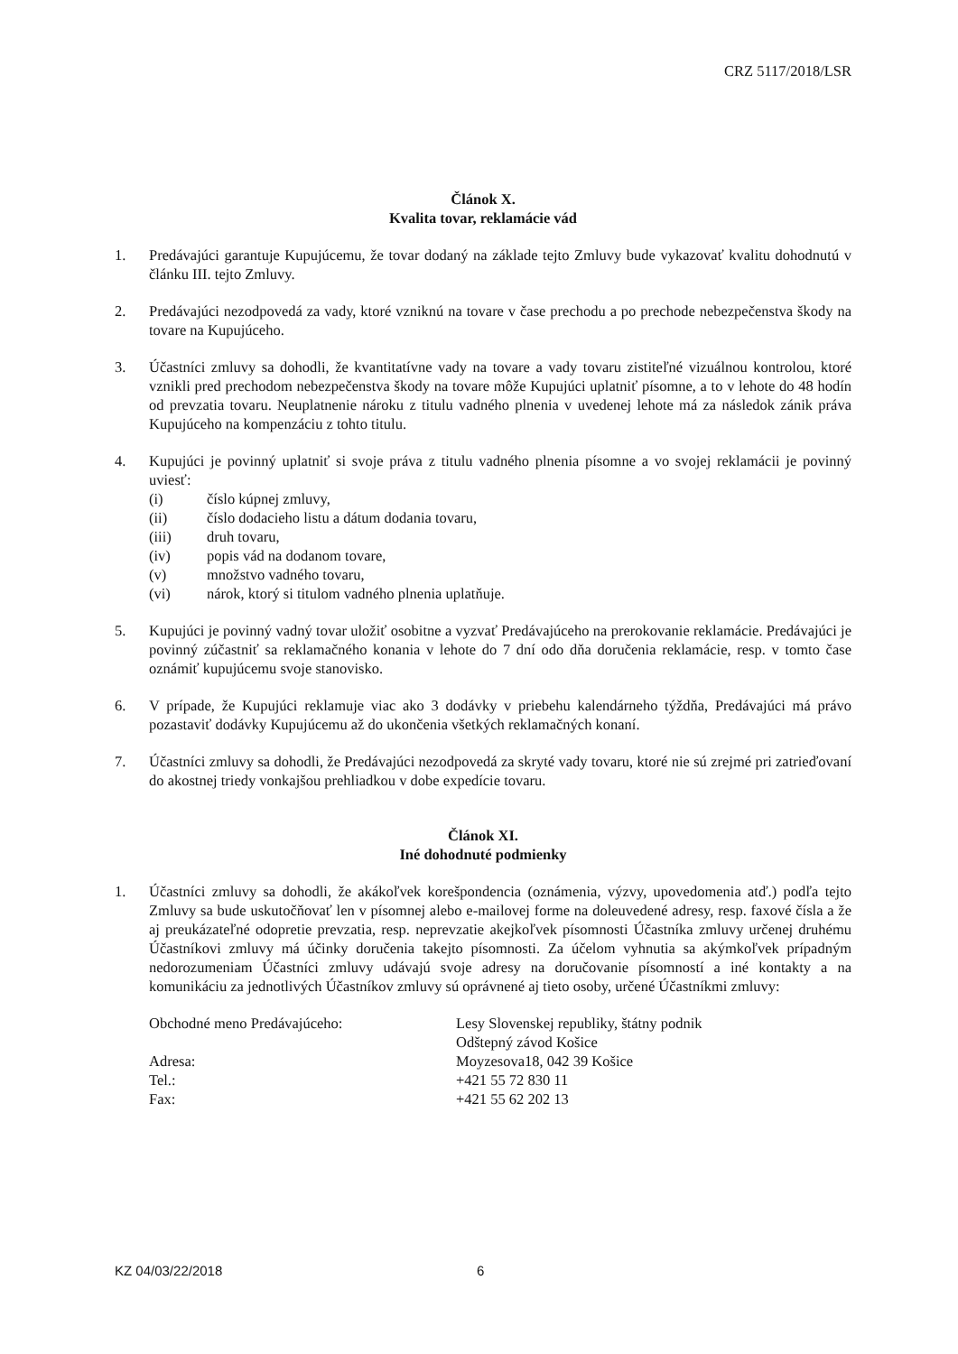CRZ 5117/2018/LSR
Článok X.
Kvalita tovar, reklamácie vád
1. Predávajúci garantuje Kupujúcemu, že tovar dodaný na základe tejto Zmluvy bude vykazovať kvalitu dohodnutú v článku III. tejto Zmluvy.
2. Predávajúci nezodpovedá za vady, ktoré vzniknú na tovare v čase prechodu a po prechode nebezpečenstva škody na tovare na Kupujúceho.
3. Účastníci zmluvy sa dohodli, že kvantitatívne vady na tovare a vady tovaru zistiteľné vizuálnou kontrolou, ktoré vznikli pred prechodom nebezpečenstva škody na tovare môže Kupujúci uplatniť písomne, a to v lehote do 48 hodín od prevzatia tovaru. Neuplatnenie nároku z titulu vadného plnenia v uvedenej lehote má za následok zánik práva Kupujúceho na kompenzáciu z tohto titulu.
4. Kupujúci je povinný uplatniť si svoje práva z titulu vadného plnenia písomne a vo svojej reklamácii je povinný uviesť:
(i) číslo kúpnej zmluvy,
(ii) číslo dodacieho listu a dátum dodania tovaru,
(iii) druh tovaru,
(iv) popis vád na dodanom tovare,
(v) množstvo vadného tovaru,
(vi) nárok, ktorý si titulom vadného plnenia uplatňuje.
5. Kupujúci je povinný vadný tovar uložiť osobitne a vyzvať Predávajúceho na prerokovanie reklamácie. Predávajúci je povinný zúčastniť sa reklamačného konania v lehote do 7 dní odo dňa doručenia reklamácie, resp. v tomto čase oznámiť kupujúcemu svoje stanovisko.
6. V prípade, že Kupujúci reklamuje viac ako 3 dodávky v priebehu kalendárneho týždňa, Predávajúci má právo pozastaviť dodávky Kupujúcemu až do ukončenia všetkých reklamačných konaní.
7. Účastníci zmluvy sa dohodli, že Predávajúci nezodpovedá za skryté vady tovaru, ktoré nie sú zrejmé pri zatrieďovaní do akostnej triedy vonkajšou prehliadkou v dobe expedície tovaru.
Článok XI.
Iné dohodnuté podmienky
1. Účastníci zmluvy sa dohodli, že akákoľvek korešpondencia (oznámenia, výzvy, upovedomenia atď.) podľa tejto Zmluvy sa bude uskutočňovať len v písomnej alebo e-mailovej forme na doleuvedené adresy, resp. faxové čísla a že aj preukázateľné odopretie prevzatia, resp. neprevzatie akejkoľvek písomnosti Účastníka zmluvy určenej druhému Účastníkovi zmluvy má účinky doručenia takejto písomnosti. Za účelom vyhnutia sa akýmkoľvek prípadným nedorozumeniam Účastníci zmluvy udávajú svoje adresy na doručovanie písomností a iné kontakty a na komunikáciu za jednotlivých Účastníkov zmluvy sú oprávnené aj tieto osoby, určené Účastníkmi zmluvy:
| Obchodné meno Predávajúceho: | Lesy Slovenskej republiky, štátny podnik Odštepný závod Košice |
| Adresa: | Moyzesova18, 042 39 Košice |
| Tel.: | +421 55 72 830 11 |
| Fax: | +421 55 62 202 13 |
KZ 04/03/22/2018 6